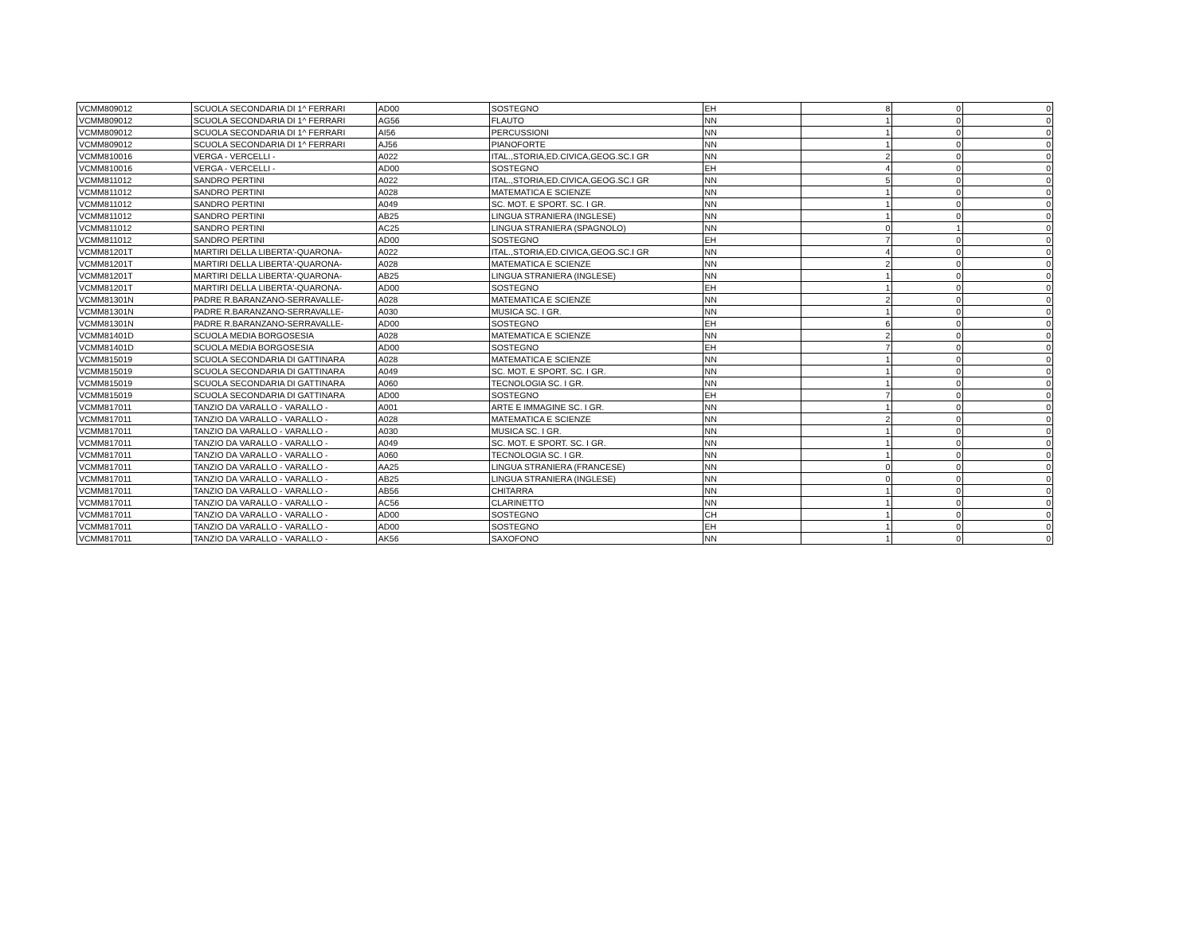| VCMM809012 | SCUOLA SECONDARIA DI 1^ FERRARI | AD00 | SOSTEGNO | EH | 8 | 0 | 0 |
| VCMM809012 | SCUOLA SECONDARIA DI 1^ FERRARI | AG56 | FLAUTO | NN | 1 | 0 | 0 |
| VCMM809012 | SCUOLA SECONDARIA DI 1^ FERRARI | AI56 | PERCUSSIONI | NN | 1 | 0 | 0 |
| VCMM809012 | SCUOLA SECONDARIA DI 1^ FERRARI | AJ56 | PIANOFORTE | NN | 1 | 0 | 0 |
| VCMM810016 | VERGA - VERCELLI - | A022 | ITAL.,STORIA,ED.CIVICA,GEOG.SC.I GR | NN | 2 | 0 | 0 |
| VCMM810016 | VERGA - VERCELLI - | AD00 | SOSTEGNO | EH | 4 | 0 | 0 |
| VCMM811012 | SANDRO PERTINI | A022 | ITAL.,STORIA,ED.CIVICA,GEOG.SC.I GR | NN | 5 | 0 | 0 |
| VCMM811012 | SANDRO PERTINI | A028 | MATEMATICA E SCIENZE | NN | 1 | 0 | 0 |
| VCMM811012 | SANDRO PERTINI | A049 | SC. MOT. E SPORT. SC. I GR. | NN | 1 | 0 | 0 |
| VCMM811012 | SANDRO PERTINI | AB25 | LINGUA STRANIERA (INGLESE) | NN | 1 | 0 | 0 |
| VCMM811012 | SANDRO PERTINI | AC25 | LINGUA STRANIERA (SPAGNOLO) | NN | 0 | 1 | 0 |
| VCMM811012 | SANDRO PERTINI | AD00 | SOSTEGNO | EH | 7 | 0 | 0 |
| VCMM81201T | MARTIRI DELLA LIBERTA'-QUARONA- | A022 | ITAL.,STORIA,ED.CIVICA,GEOG.SC.I GR | NN | 4 | 0 | 0 |
| VCMM81201T | MARTIRI DELLA LIBERTA'-QUARONA- | A028 | MATEMATICA E SCIENZE | NN | 2 | 0 | 0 |
| VCMM81201T | MARTIRI DELLA LIBERTA'-QUARONA- | AB25 | LINGUA STRANIERA (INGLESE) | NN | 1 | 0 | 0 |
| VCMM81201T | MARTIRI DELLA LIBERTA'-QUARONA- | AD00 | SOSTEGNO | EH | 1 | 0 | 0 |
| VCMM81301N | PADRE R.BARANZANO-SERRAVALLE- | A028 | MATEMATICA E SCIENZE | NN | 2 | 0 | 0 |
| VCMM81301N | PADRE R.BARANZANO-SERRAVALLE- | A030 | MUSICA SC. I GR. | NN | 1 | 0 | 0 |
| VCMM81301N | PADRE R.BARANZANO-SERRAVALLE- | AD00 | SOSTEGNO | EH | 6 | 0 | 0 |
| VCMM81401D | SCUOLA MEDIA BORGOSESIA | A028 | MATEMATICA E SCIENZE | NN | 2 | 0 | 0 |
| VCMM81401D | SCUOLA MEDIA BORGOSESIA | AD00 | SOSTEGNO | EH | 7 | 0 | 0 |
| VCMM815019 | SCUOLA SECONDARIA DI GATTINARA | A028 | MATEMATICA E SCIENZE | NN | 1 | 0 | 0 |
| VCMM815019 | SCUOLA SECONDARIA DI GATTINARA | A049 | SC. MOT. E SPORT. SC. I GR. | NN | 1 | 0 | 0 |
| VCMM815019 | SCUOLA SECONDARIA DI GATTINARA | A060 | TECNOLOGIA SC. I GR. | NN | 1 | 0 | 0 |
| VCMM815019 | SCUOLA SECONDARIA DI GATTINARA | AD00 | SOSTEGNO | EH | 7 | 0 | 0 |
| VCMM817011 | TANZIO DA VARALLO - VARALLO - | A001 | ARTE E IMMAGINE SC. I GR. | NN | 1 | 0 | 0 |
| VCMM817011 | TANZIO DA VARALLO - VARALLO - | A028 | MATEMATICA E SCIENZE | NN | 2 | 0 | 0 |
| VCMM817011 | TANZIO DA VARALLO - VARALLO - | A030 | MUSICA SC. I GR. | NN | 1 | 0 | 0 |
| VCMM817011 | TANZIO DA VARALLO - VARALLO - | A049 | SC. MOT. E SPORT. SC. I GR. | NN | 1 | 0 | 0 |
| VCMM817011 | TANZIO DA VARALLO - VARALLO - | A060 | TECNOLOGIA SC. I GR. | NN | 1 | 0 | 0 |
| VCMM817011 | TANZIO DA VARALLO - VARALLO - | AA25 | LINGUA STRANIERA (FRANCESE) | NN | 0 | 0 | 0 |
| VCMM817011 | TANZIO DA VARALLO - VARALLO - | AB25 | LINGUA STRANIERA (INGLESE) | NN | 0 | 0 | 0 |
| VCMM817011 | TANZIO DA VARALLO - VARALLO - | AB56 | CHITARRA | NN | 1 | 0 | 0 |
| VCMM817011 | TANZIO DA VARALLO - VARALLO - | AC56 | CLARINETTO | NN | 1 | 0 | 0 |
| VCMM817011 | TANZIO DA VARALLO - VARALLO - | AD00 | SOSTEGNO | CH | 1 | 0 | 0 |
| VCMM817011 | TANZIO DA VARALLO - VARALLO - | AD00 | SOSTEGNO | EH | 1 | 0 | 0 |
| VCMM817011 | TANZIO DA VARALLO - VARALLO - | AK56 | SAXOFONO | NN | 1 | 0 | 0 |